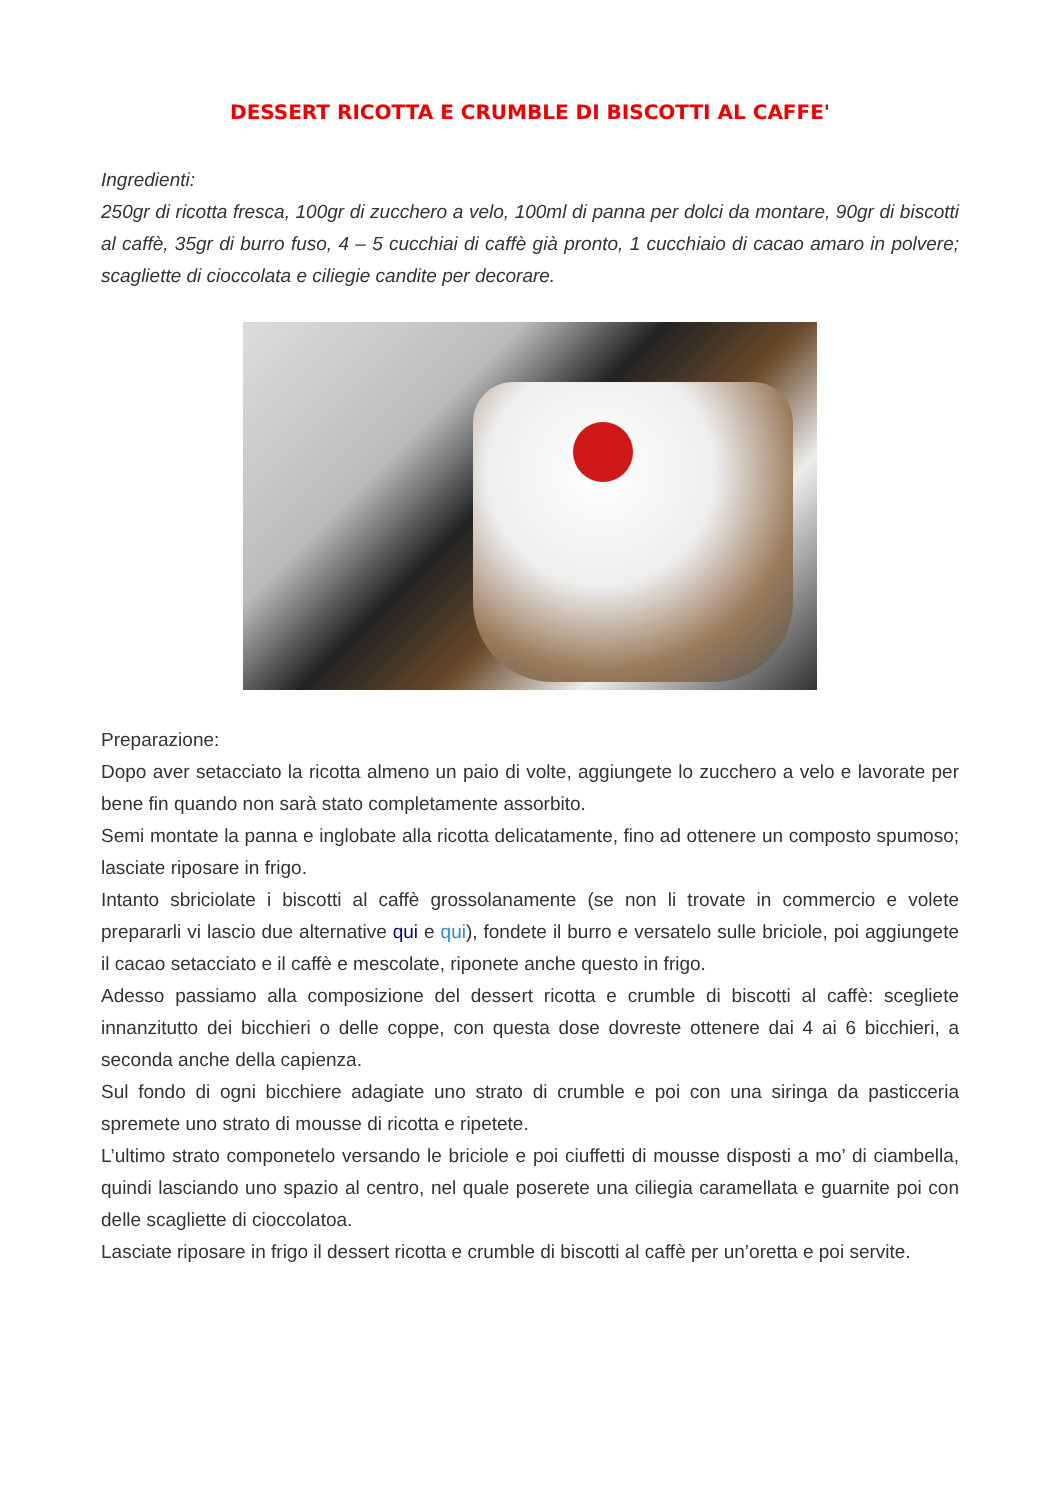DESSERT RICOTTA E CRUMBLE DI BISCOTTI AL CAFFE'
Ingredienti:
250gr di ricotta fresca, 100gr di zucchero a velo, 100ml di panna per dolci da montare, 90gr di biscotti al caffè, 35gr di burro fuso, 4 – 5 cucchiai di caffè già pronto, 1 cucchiaio di cacao amaro in polvere; scagliette di cioccolata e ciliegie candite per decorare.
Preparazione:
Dopo aver setacciato la ricotta almeno un paio di volte, aggiungete lo zucchero a velo e lavorate per bene fin quando non sarà stato completamente assorbito.
Semi montate la panna e inglobate alla ricotta delicatamente, fino ad ottenere un composto spumoso; lasciate riposare in frigo.
Intanto sbriciolate i biscotti al caffè grossolanamente (se non li trovate in commercio e volete prepararli vi lascio due alternative qui e qui), fondete il burro e versatelo sulle briciole, poi aggiungete il cacao setacciato e il caffè e mescolate, riponete anche questo in frigo.
Adesso passiamo alla composizione del dessert ricotta e crumble di biscotti al caffè: scegliete innanzitutto dei bicchieri o delle coppe, con questa dose dovreste ottenere dai 4 ai 6 bicchieri, a seconda anche della capienza.
Sul fondo di ogni bicchiere adagiate uno strato di crumble e poi con una siringa da pasticceria spremete uno strato di mousse di ricotta e ripetete.
L’ultimo strato componetelo versando le briciole e poi ciuffetti di mousse disposti a mo’ di ciambella, quindi lasciando uno spazio al centro, nel quale poserete una ciliegia caramellata e guarnite poi con delle scagliette di cioccolatoa.
Lasciate riposare in frigo il dessert ricotta e crumble di biscotti al caffè per un’oretta e poi servite.